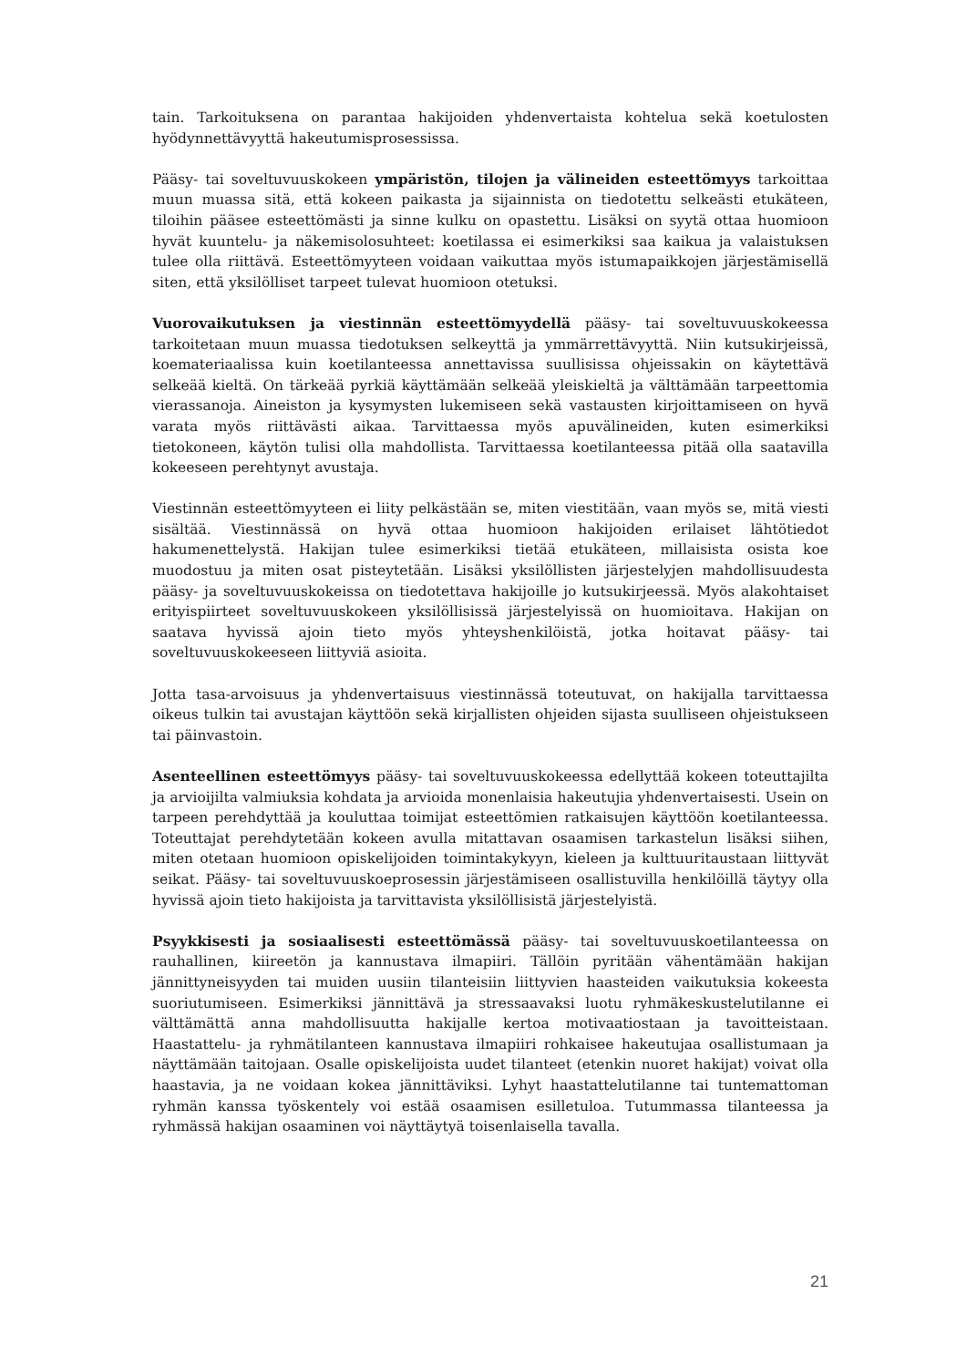tain. Tarkoituksena on parantaa hakijoiden yhdenvertaista kohtelua sekä koetulosten hyödynnettävyyttä hakeutumisprosessissa.
Pääsy- tai soveltuvuuskokeen ympäristön, tilojen ja välineiden esteettömyys tarkoittaa muun muassa sitä, että kokeen paikasta ja sijainnista on tiedotettu selkeästi etukäteen, tiloihin pääsee esteettömästi ja sinne kulku on opastettu. Lisäksi on syytä ottaa huomioon hyvät kuuntelu- ja näkemisolosuhteet: koetilassa ei esimerkiksi saa kaikua ja valaistuksen tulee olla riittävä. Esteettömyyteen voidaan vaikuttaa myös istumapaikkojen järjestämisellä siten, että yksilölliset tarpeet tulevat huomioon otetuksi.
Vuorovaikutuksen ja viestinnän esteettömyydellä pääsy- tai soveltuvuuskokeessa tarkoitetaan muun muassa tiedotuksen selkeyttä ja ymmärrettävyyttä. Niin kutsukirjeissä, koemateriaalissa kuin koetilanteessa annettavissa suullisissa ohjeissakin on käytettävä selkeää kieltä. On tärkeää pyrkiä käyttämään selkeää yleiskieltä ja välttämään tarpeettomia vierassanoja. Aineiston ja kysymysten lukemiseen sekä vastausten kirjoittamiseen on hyvä varata myös riittävästi aikaa. Tarvittaessa myös apuvälineiden, kuten esimerkiksi tietokoneen, käytön tulisi olla mahdollista. Tarvittaessa koetilanteessa pitää olla saatavilla kokeeseen perehtynyt avustaja.
Viestinnän esteettömyyteen ei liity pelkästään se, miten viestitään, vaan myös se, mitä viesti sisältää. Viestinnässä on hyvä ottaa huomioon hakijoiden erilaiset lähtötiedot hakumenettelystä. Hakijan tulee esimerkiksi tietää etukäteen, millaisista osista koe muodostuu ja miten osat pisteytetään. Lisäksi yksilöllisten järjestelyjen mahdollisuudesta pääsy- ja soveltuvuuskokeissa on tiedotettava hakijoille jo kutsukirjeessä. Myös alakohtaiset erityispiirteet soveltuvuuskokeen yksilöllisissä järjestelyissä on huomioitava. Hakijan on saatava hyvissä ajoin tieto myös yhteyshenkilöistä, jotka hoitavat pääsy- tai soveltuvuuskokeeseen liittyviä asioita.
Jotta tasa-arvoisuus ja yhdenvertaisuus viestinnässä toteutuvat, on hakijalla tarvittaessa oikeus tulkin tai avustajan käyttöön sekä kirjallisten ohjeiden sijasta suulliseen ohjeistukseen tai päinvastoin.
Asenteellinen esteettömyys pääsy- tai soveltuvuuskokeessa edellyttää kokeen toteuttajilta ja arvioijilta valmiuksia kohdata ja arvioida monenlaisia hakeutujia yhdenvertaisesti. Usein on tarpeen perehdyttää ja kouluttaa toimijat esteettömien ratkaisujen käyttöön koetilanteessa. Toteuttajat perehdytetään kokeen avulla mitattavan osaamisen tarkastelun lisäksi siihen, miten otetaan huomioon opiskelijoiden toimintakykyyn, kieleen ja kulttuuritaustaan liittyvät seikat. Pääsy- tai soveltuvuuskoeprosessin järjestämiseen osallistuvilla henkilöillä täytyy olla hyvissä ajoin tieto hakijoista ja tarvittavista yksilöllisistä järjestelyistä.
Psyykkisesti ja sosiaalisesti esteettömässä pääsy- tai soveltuvuuskoetilanteessa on rauhallinen, kiireetön ja kannustava ilmapiiri. Tällöin pyritään vähentämään hakijan jännittyneisyyden tai muiden uusiin tilanteisiin liittyvien haasteiden vaikutuksia kokeesta suoriutumiseen. Esimerkiksi jännittävä ja stressaavaksi luotu ryhmäkeskustelutilanne ei välttämättä anna mahdollisuutta hakijalle kertoa motivaatiostaan ja tavoitteistaan. Haastattelu- ja ryhmätilanteen kannustava ilmapiiri rohkaisee hakeutujaa osallistumaan ja näyttämään taitojaan. Osalle opiskelijoista uudet tilanteet (etenkin nuoret hakijat) voivat olla haastavia, ja ne voidaan kokea jännittäviksi. Lyhyt haastattelutilanne tai tuntemattoman ryhmän kanssa työskentely voi estää osaamisen esilletuloa. Tutummassa tilanteessa ja ryhmässä hakijan osaaminen voi näyttäytyä toisenlaisella tavalla.
21